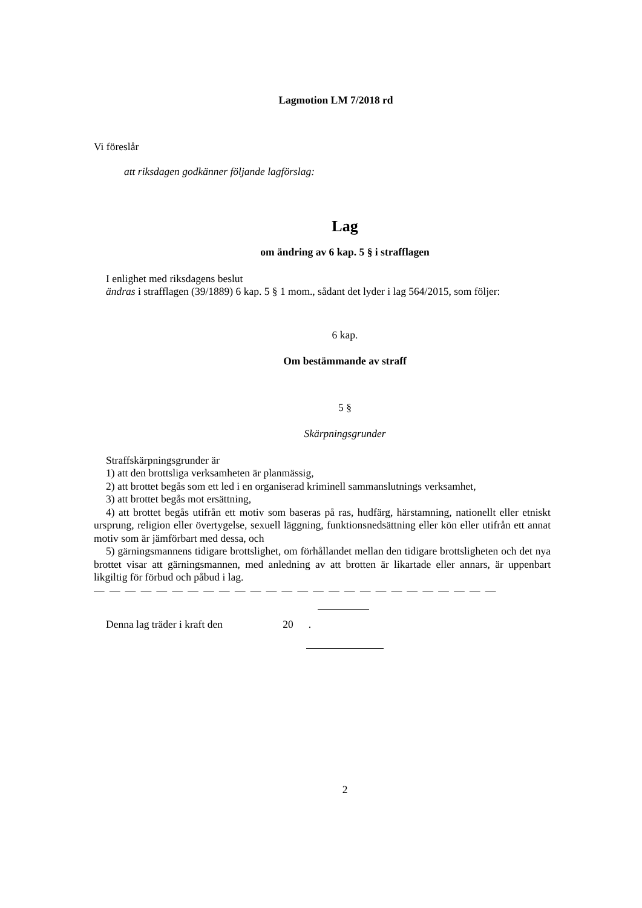Lagmotion LM 7/2018 rd
Vi föreslår
att riksdagen godkänner följande lagförslag:
Lag
om ändring av 6 kap. 5 § i strafflagen
I enlighet med riksdagens beslut
ändras i strafflagen (39/1889) 6 kap. 5 § 1 mom., sådant det lyder i lag 564/2015, som följer:
6 kap.
Om bestämmande av straff
5 §
Skärpningsgrunder
Straffskärpningsgrunder är
1) att den brottsliga verksamheten är planmässig,
2) att brottet begås som ett led i en organiserad kriminell sammanslutnings verksamhet,
3) att brottet begås mot ersättning,
4) att brottet begås utifrån ett motiv som baseras på ras, hudfärg, härstamning, nationellt eller etniskt ursprung, religion eller övertygelse, sexuell läggning, funktionsnedsättning eller kön eller utifrån ett annat motiv som är jämförbart med dessa, och
5) gärningsmannens tidigare brottslighet, om förhållandet mellan den tidigare brottsligheten och det nya brottet visar att gärningsmannen, med anledning av att brotten är likartade eller annars, är uppenbart likgiltig för förbud och påbud i lag.
— — — — — — — — — — — — — — — — — — — — — — — — — —
Denna lag träder i kraft den 20.
2